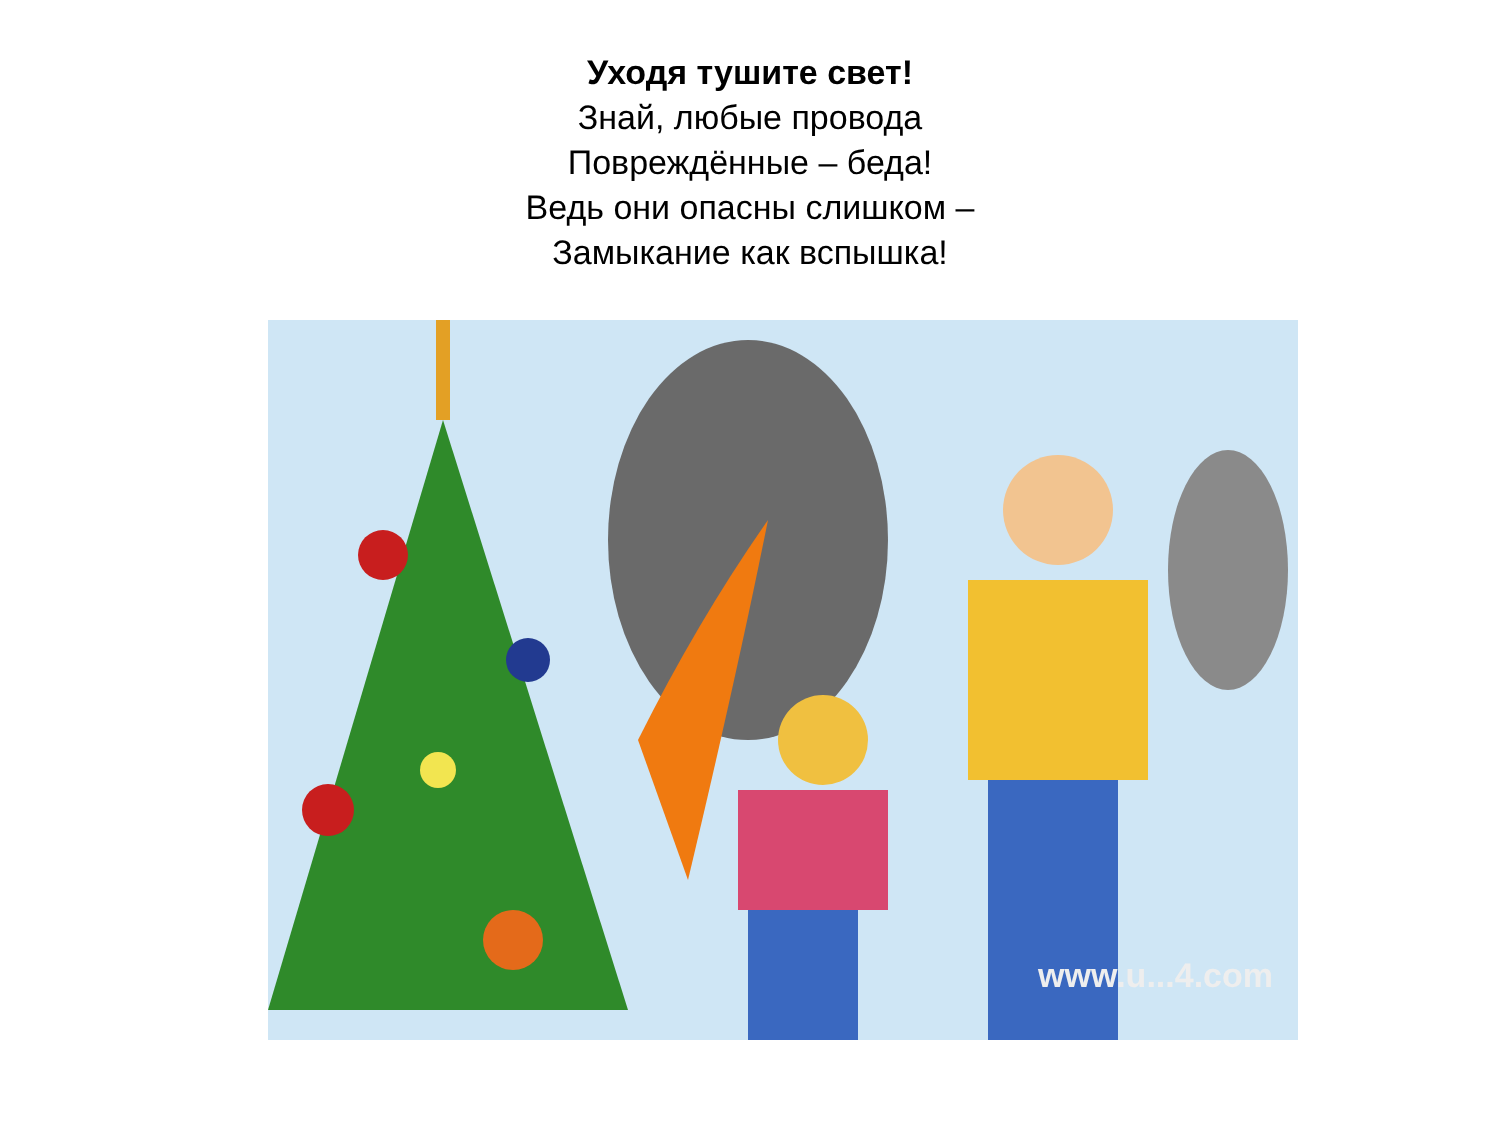Уходя тушите свет!
Знай, любые провода
Повреждённые – беда!
Ведь они опасны слишком –
Замыкание как вспышка!
www.u...4.com